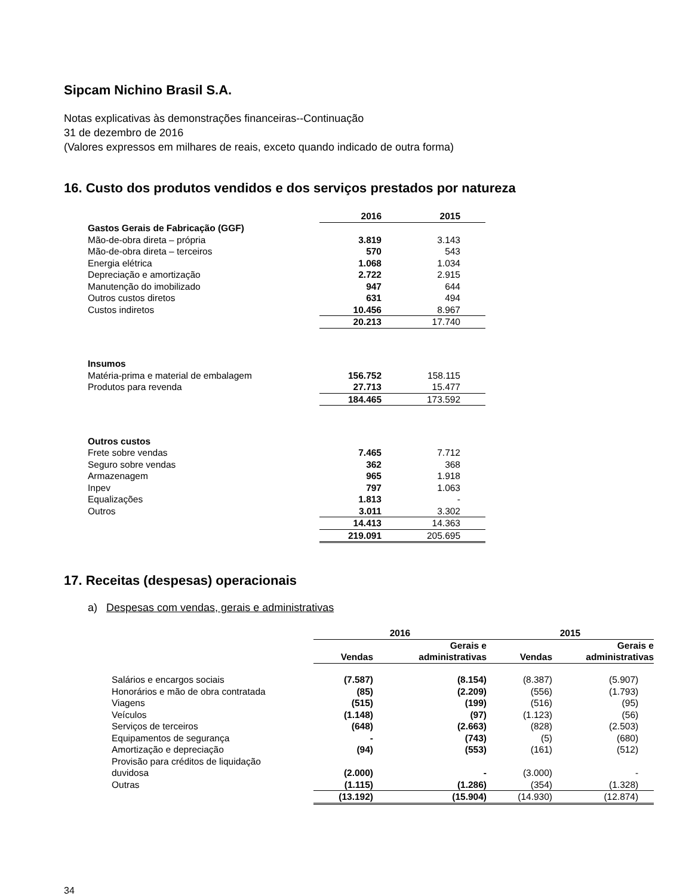Sipcam Nichino Brasil S.A.
Notas explicativas às demonstrações financeiras--Continuação
31 de dezembro de 2016
(Valores expressos em milhares de reais, exceto quando indicado de outra forma)
16. Custo dos produtos vendidos e dos serviços prestados por natureza
| | 2016 | 2015 | |
| Gastos Gerais de Fabricação (GGF) | | | |
| Mão-de-obra direta – própria | 3.819 | 3.143 | |
| Mão-de-obra direta – terceiros | 570 | 543 | |
| Energia elétrica | 1.068 | 1.034 | |
| Depreciação e amortização | 2.722 | 2.915 | |
| Manutenção do imobilizado | 947 | 644 | |
| Outros custos diretos | 631 | 494 | |
| Custos indiretos | 10.456 | 8.967 | |
| | 20.213 | 17.740 | |
| Insumos | | | |
| Matéria-prima e material de embalagem | 156.752 | 158.115 | |
| Produtos para revenda | 27.713 | 15.477 | |
| | 184.465 | 173.592 | |
| Outros custos | | | |
| Frete sobre vendas | 7.465 | 7.712 | |
| Seguro sobre vendas | 362 | 368 | |
| Armazenagem | 965 | 1.918 | |
| Inpev | 797 | 1.063 | |
| Equalizações | 1.813 | - | |
| Outros | 3.011 | 3.302 | |
| | 14.413 | 14.363 | |
| | 219.091 | 205.695 | |
17. Receitas (despesas) operacionais
a) Despesas com vendas, gerais e administrativas
| | 2016 | | 2015 | |
| | Vendas | Gerais e administrativas | Vendas | Gerais e administrativas |
| Salários e encargos sociais | (7.587) | (8.154) | (8.387) | (5.907) |
| Honorários e mão de obra contratada | (85) | (2.209) | (556) | (1.793) |
| Viagens | (515) | (199) | (516) | (95) |
| Veículos | (1.148) | (97) | (1.123) | (56) |
| Serviços de terceiros | (648) | (2.663) | (828) | (2.503) |
| Equipamentos de segurança | - | (743) | (5) | (680) |
| Amortização e depreciação | (94) | (553) | (161) | (512) |
| Provisão para créditos de liquidação duvidosa | (2.000) | - | (3.000) | - |
| Outras | (1.115) | (1.286) | (354) | (1.328) |
| | (13.192) | (15.904) | (14.930) | (12.874) |
34